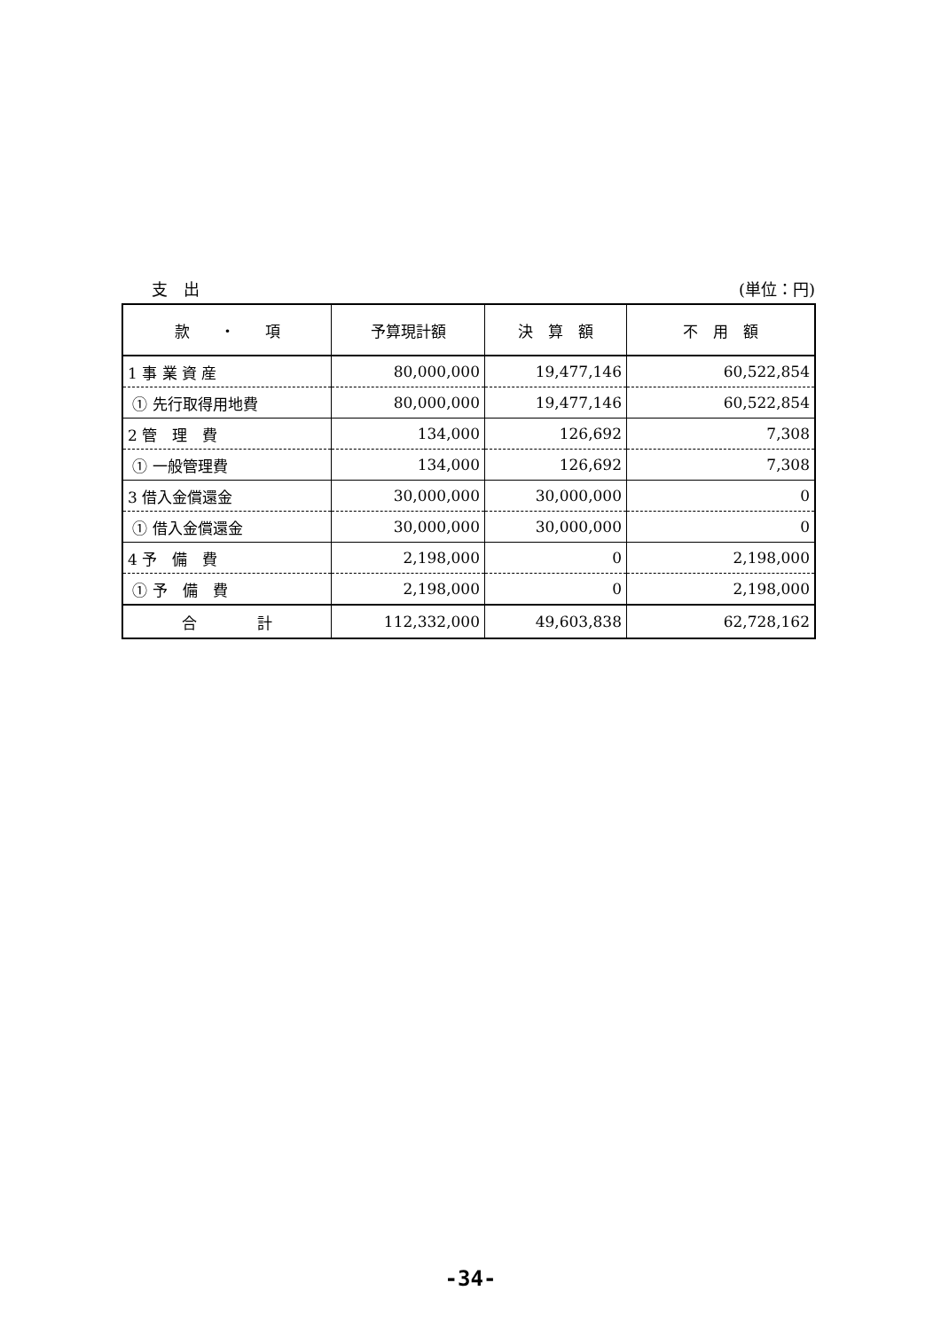支　出 (単位：円)
| 款 ・ 項 | 予算現計額 | 決 算 額 | 不 用 額 |
| --- | --- | --- | --- |
| 1 事 業 資 産 | 80,000,000 | 19,477,146 | 60,522,854 |
| ① 先行取得用地費 | 80,000,000 | 19,477,146 | 60,522,854 |
| 2 管 理 費 | 134,000 | 126,692 | 7,308 |
| ① 一般管理費 | 134,000 | 126,692 | 7,308 |
| 3 借入金償還金 | 30,000,000 | 30,000,000 | 0 |
| ① 借入金償還金 | 30,000,000 | 30,000,000 | 0 |
| 4 予 備 費 | 2,198,000 | 0 | 2,198,000 |
| ① 予 備 費 | 2,198,000 | 0 | 2,198,000 |
| 合 計 | 112,332,000 | 49,603,838 | 62,728,162 |
-34-